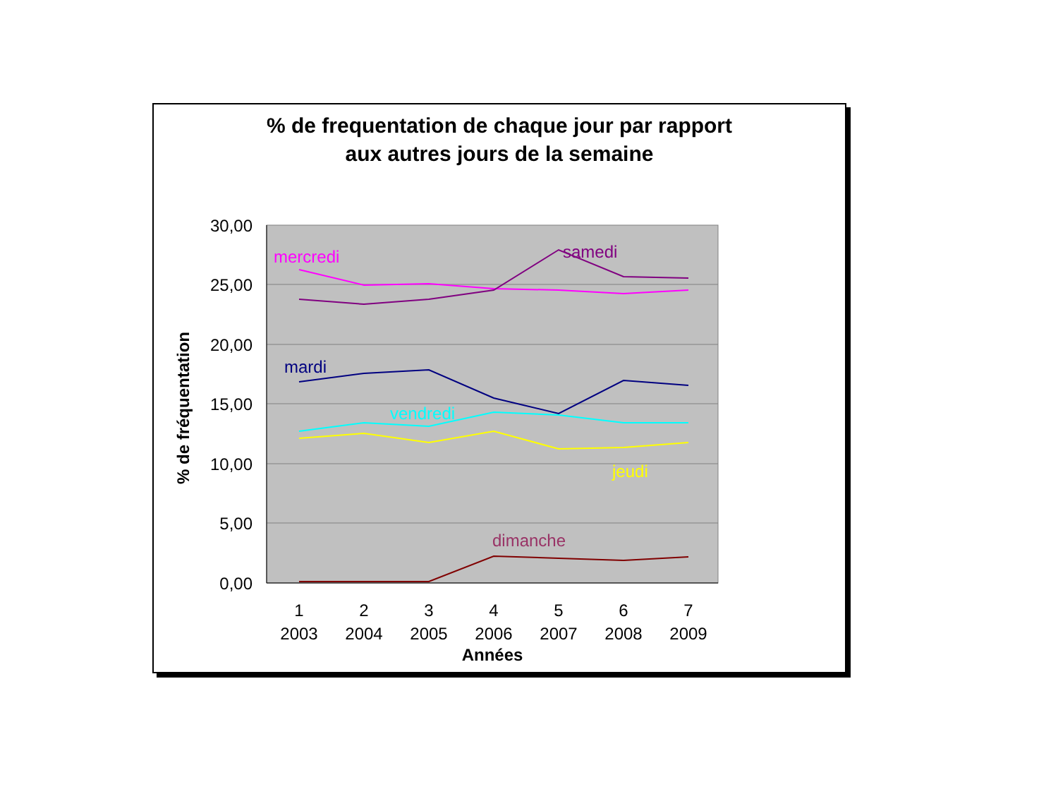% de frequentation de chaque jour par rapport
aux autres jours de la semaine
30,00
25,00
20,00
15,00
10,00
5,00
0,00
% de fréquentation
1
2003
2
2004
3
2005
4
2006
5
2007
6
2008
7
2009
Années
mercredi
samedi
mardi
vendredi
jeudi
dimanche